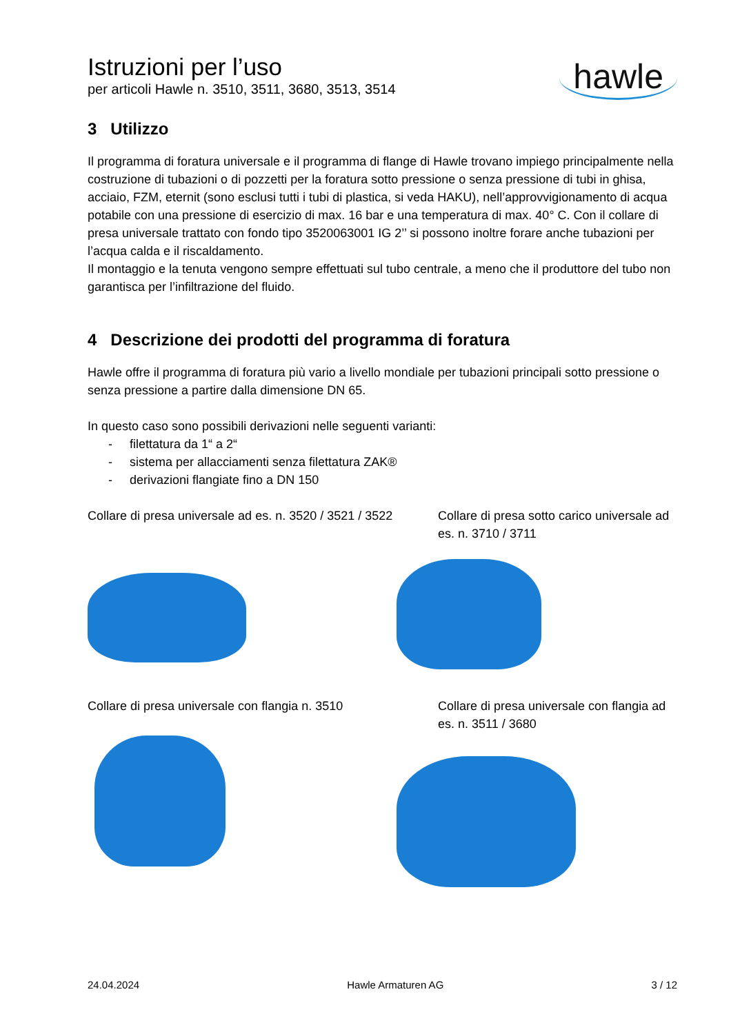Istruzioni per l’uso
per articoli Hawle n. 3510, 3511, 3680, 3513, 3514
hawle
3 Utilizzo
Il programma di foratura universale e il programma di flange di Hawle trovano impiego principalmente nella costruzione di tubazioni o di pozzetti per la foratura sotto pressione o senza pressione di tubi in ghisa, acciaio, FZM, eternit (sono esclusi tutti i tubi di plastica, si veda HAKU), nell’approvvigionamento di acqua potabile con una pressione di esercizio di max. 16 bar e una temperatura di max. 40° C. Con il collare di presa universale trattato con fondo tipo 3520063001 IG 2’’ si possono inoltre forare anche tubazioni per l’acqua calda e il riscaldamento.
Il montaggio e la tenuta vengono sempre effettuati sul tubo centrale, a meno che il produttore del tubo non garantisca per l’infiltrazione del fluido.
4 Descrizione dei prodotti del programma di foratura
Hawle offre il programma di foratura più vario a livello mondiale per tubazioni principali sotto pressione o senza pressione a partire dalla dimensione DN 65.
In questo caso sono possibili derivazioni nelle seguenti varianti:
- filettatura da 1“ a 2“
- sistema per allacciamenti senza filettatura ZAK®
- derivazioni flangiate fino a DN 150
Collare di presa universale ad es. n. 3520 / 3521 / 3522
Collare di presa sotto carico universale ad es. n. 3710 / 3711
Collare di presa universale con flangia n. 3510
Collare di presa universale con flangia ad es. n. 3511 / 3680
24.04.2024 Hawle Armaturen AG 3 / 12